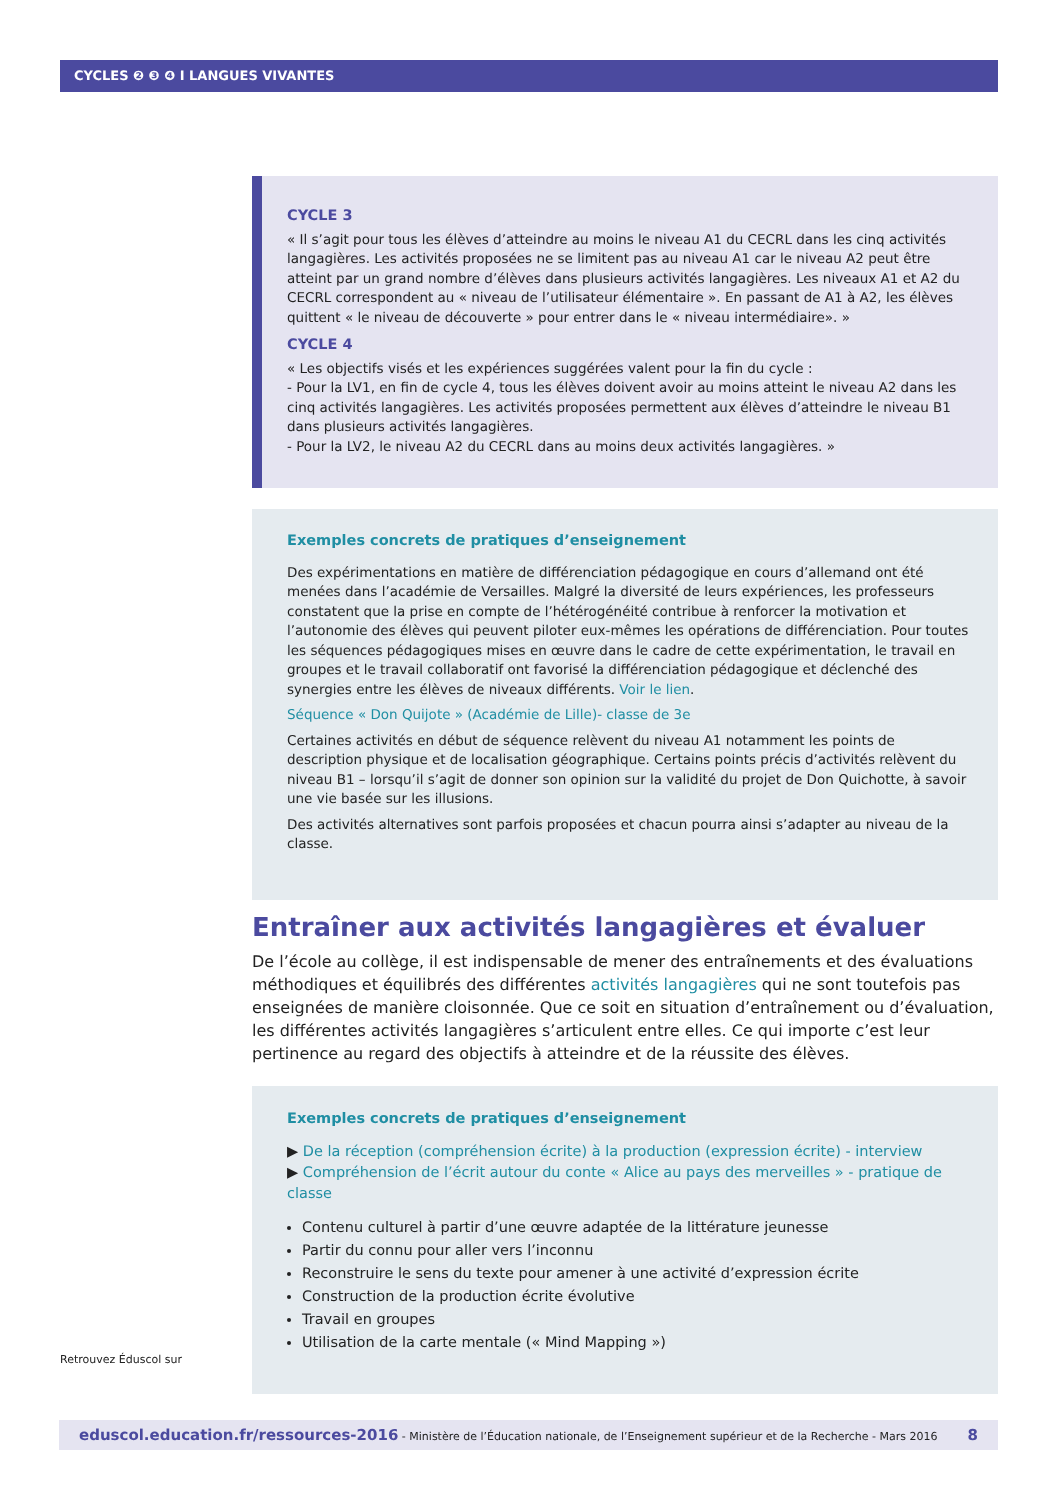CYCLES ❷ ❸ ❹ I LANGUES VIVANTES
CYCLE 3
« Il s’agit pour tous les élèves d’atteindre au moins le niveau A1 du CECRL dans les cinq activités langagières. Les activités proposées ne se limitent pas au niveau A1 car le niveau A2 peut être atteint par un grand nombre d’élèves dans plusieurs activités langagières. Les niveaux A1 et A2 du CECRL correspondent au « niveau de l’utilisateur élémentaire ». En passant de A1 à A2, les élèves quittent « le niveau de découverte » pour entrer dans le « niveau intermédiaire». »
CYCLE 4
« Les objectifs visés et les expériences suggérées valent pour la fin du cycle :
- Pour la LV1, en fin de cycle 4, tous les élèves doivent avoir au moins atteint le niveau A2 dans les cinq activités langagières. Les activités proposées permettent aux élèves d’atteindre le niveau B1 dans plusieurs activités langagières.
- Pour la LV2, le niveau A2 du CECRL dans au moins deux activités langagières. »
Exemples concrets de pratiques d’enseignement
Des expérimentations en matière de différenciation pédagogique en cours d’allemand ont été menées dans l’académie de Versailles. Malgré la diversité de leurs expériences, les professeurs constatent que la prise en compte de l’hétérogénéité contribue à renforcer la motivation et l’autonomie des élèves qui peuvent piloter eux-mêmes les opérations de différenciation. Pour toutes les séquences pédagogiques mises en œuvre dans le cadre de cette expérimentation, le travail en groupes et le travail collaboratif ont favorisé la différenciation pédagogique et déclenché des synergies entre les élèves de niveaux différents. Voir le lien.
Séquence « Don Quijote » (Académie de Lille)- classe de 3e
Certaines activités en début de séquence relèvent du niveau A1 notamment les points de description physique et de localisation géographique. Certains points précis d’activités relèvent du niveau B1 – lorsqu’il s’agit de donner son opinion sur la validité du projet de Don Quichotte, à savoir une vie basée sur les illusions.
Des activités alternatives sont parfois proposées et chacun pourra ainsi s’adapter au niveau de la classe.
Entraîner aux activités langagières et évaluer
De l’école au collège, il est indispensable de mener des entraînements et des évaluations méthodiques et équilibrés des différentes activités langagières qui ne sont toutefois pas enseignées de manière cloisonnée. Que ce soit en situation d’entraînement ou d’évaluation, les différentes activités langagières s’articulent entre elles. Ce qui importe c’est leur pertinence au regard des objectifs à atteindre et de la réussite des élèves.
Exemples concrets de pratiques d’enseignement
▶ De la réception (compréhension écrite) à la production (expression écrite) - interview
▶ Compréhension de l’écrit autour du conte « Alice au pays des merveilles » - pratique de classe
Contenu culturel à partir d’une œuvre adaptée de la littérature jeunesse
Partir du connu pour aller vers l’inconnu
Reconstruire le sens du texte pour amener à une activité d’expression écrite
Construction de la production écrite évolutive
Travail en groupes
Utilisation de la carte mentale (« Mind Mapping »)
Retrouvez Éduscol sur
eduscol.education.fr/ressources-2016 - Ministère de l’Éducation nationale, de l’Enseignement supérieur et de la Recherche - Mars 2016 8